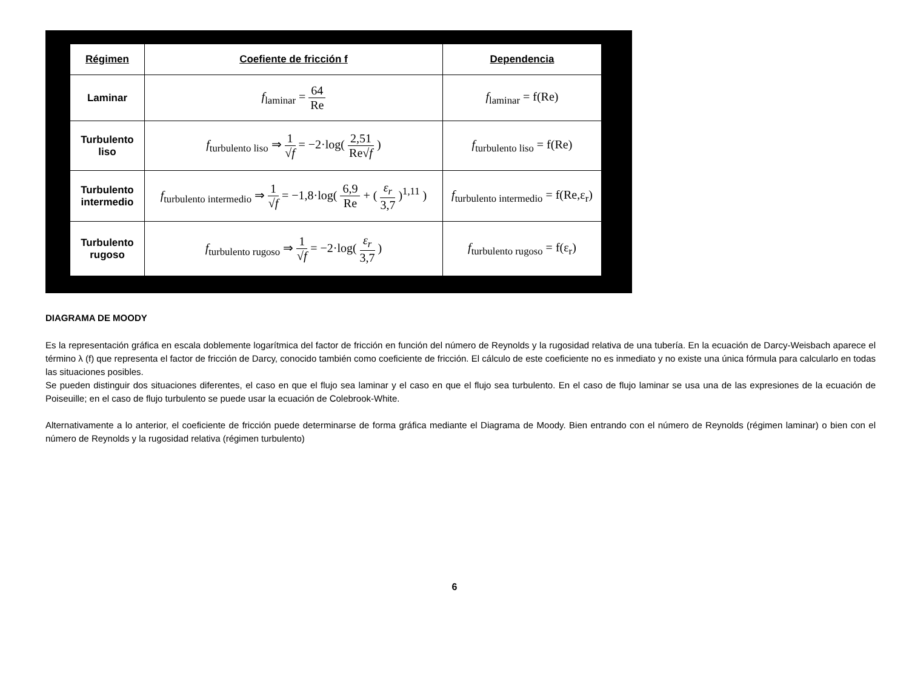| Régimen | Coefiente de fricción f | Dependencia |
| --- | --- | --- |
| Laminar | f<sub>laminar</sub> = 64 Re | f<sub>laminar</sub> = f(Re) |
| Turbulento liso | f<sub>turbulento liso</sub> ⇒ 1 √ f = −2·log( 2,51 Re√ f ) | f<sub>turbulento liso</sub> = f(Re) |
| Turbulento intermedio | f<sub>turbulento intermedio</sub> ⇒ 1 √ f = −1,8·log( 6,9 Re + ( ε<sub>r</sub> 3,7 )<sup>1,11</sup> ) | f<sub>turbulento intermedio</sub> = f(Re,ε<sub>r</sub>) |
| Turbulento rugoso | f<sub>turbulento rugoso</sub> ⇒ 1 √ f = −2·log( ε<sub>r</sub> 3,7 ) | f<sub>turbulento rugoso</sub> = f(ε<sub>r</sub>) |
DIAGRAMA DE MOODY
Es la representación gráfica en escala doblemente logarítmica del factor de fricción en función del número de Reynolds y la rugosidad relativa de una tubería. En la ecuación de Darcy-Weisbach aparece el término λ (f) que representa el factor de fricción de Darcy, conocido también como coeficiente de fricción. El cálculo de este coeficiente no es inmediato y no existe una única fórmula para calcularlo en todas las situaciones posibles.
Se pueden distinguir dos situaciones diferentes, el caso en que el flujo sea laminar y el caso en que el flujo sea turbulento. En el caso de flujo laminar se usa una de las expresiones de la ecuación de Poiseuille; en el caso de flujo turbulento se puede usar la ecuación de Colebrook-White.
Alternativamente a lo anterior, el coeficiente de fricción puede determinarse de forma gráfica mediante el Diagrama de Moody. Bien entrando con el número de Reynolds (régimen laminar) o bien con el número de Reynolds y la rugosidad relativa (régimen turbulento)
6